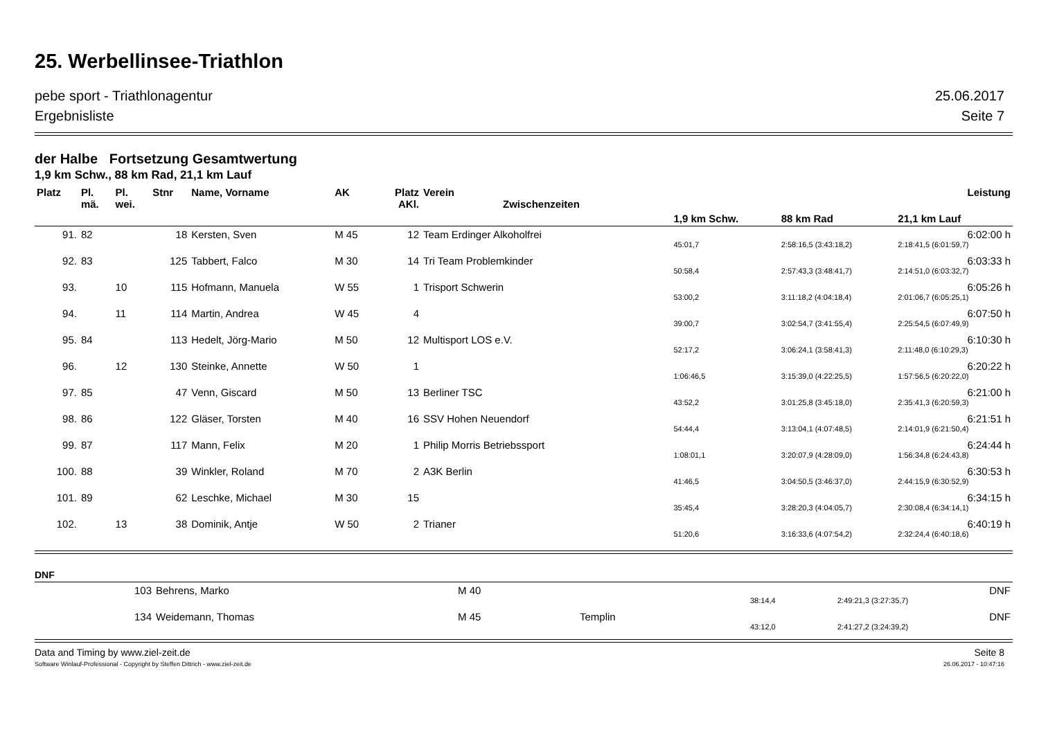25. Werbellinsee-Triathlon
pebe sport - Triathlonagentur 25.06.2017
Ergebnisliste Seite 7
der Halbe Fortsetzung Gesamtwertung
1,9 km Schw., 88 km Rad, 21,1 km Lauf
| Platz | Pl. mä. | Pl. wei. | Stnr | Name, Vorname | AK | Platz AKl. | Verein Zwischenzeiten | | | Leistung |
| --- | --- | --- | --- | --- | --- | --- | --- | --- | --- | --- |
| | | | | | | | | 1,9 km Schw. | 88 km Rad | 21,1 km Lauf |
| 91. | 82 | | 18 | Kersten, Sven | M 45 | 12 | Team Erdinger Alkoholfrei | | | 6:02:00 h |
| | | | | | | | | 45:01,7 | 2:58:16,5 (3:43:18,2) | 2:18:41,5 (6:01:59,7) |
| 92. | 83 | | 125 | Tabbert, Falco | M 30 | 14 | Tri Team Problemkinder | | | 6:03:33 h |
| | | | | | | | | 50:58,4 | 2:57:43,3 (3:48:41,7) | 2:14:51,0 (6:03:32,7) |
| 93. | | 10 | 115 | Hofmann, Manuela | W 55 | 1 | Trisport Schwerin | | | 6:05:26 h |
| | | | | | | | | 53:00,2 | 3:11:18,2 (4:04:18,4) | 2:01:06,7 (6:05:25,1) |
| 94. | | 11 | 114 | Martin, Andrea | W 45 | 4 | | | | 6:07:50 h |
| | | | | | | | | 39:00,7 | 3:02:54,7 (3:41:55,4) | 2:25:54,5 (6:07:49,9) |
| 95. | 84 | | 113 | Hedelt, Jörg-Mario | M 50 | 12 | Multisport LOS e.V. | | | 6:10:30 h |
| | | | | | | | | 52:17,2 | 3:06:24,1 (3:58:41,3) | 2:11:48,0 (6:10:29,3) |
| 96. | | 12 | 130 | Steinke, Annette | W 50 | 1 | | | | 6:20:22 h |
| | | | | | | | | 1:06:46,5 | 3:15:39,0 (4:22:25,5) | 1:57:56,5 (6:20:22,0) |
| 97. | 85 | | 47 | Venn, Giscard | M 50 | 13 | Berliner TSC | | | 6:21:00 h |
| | | | | | | | | 43:52,2 | 3:01:25,8 (3:45:18,0) | 2:35:41,3 (6:20:59,3) |
| 98. | 86 | | 122 | Gläser, Torsten | M 40 | 16 | SSV Hohen Neuendorf | | | 6:21:51 h |
| | | | | | | | | 54:44,4 | 3:13:04,1 (4:07:48,5) | 2:14:01,9 (6:21:50,4) |
| 99. | 87 | | 117 | Mann, Felix | M 20 | 1 | Philip Morris Betriebssport | | | 6:24:44 h |
| | | | | | | | | 1:08:01,1 | 3:20:07,9 (4:28:09,0) | 1:56:34,8 (6:24:43,8) |
| 100. | 88 | | 39 | Winkler, Roland | M 70 | 2 | A3K Berlin | | | 6:30:53 h |
| | | | | | | | | 41:46,5 | 3:04:50,5 (3:46:37,0) | 2:44:15,9 (6:30:52,9) |
| 101. | 89 | | 62 | Leschke, Michael | M 30 | 15 | | | | 6:34:15 h |
| | | | | | | | | 35:45,4 | 3:28:20,3 (4:04:05,7) | 2:30:08,4 (6:34:14,1) |
| 102. | | 13 | 38 | Dominik, Antje | W 50 | 2 | Trianer | | | 6:40:19 h |
| | | | | | | | | 51:20,6 | 3:16:33,6 (4:07:54,2) | 2:32:24,4 (6:40:18,6) |
DNF
| | 103 | Behrens, Marko | M 40 | | | | DNF |
| | | | | | 38:14,4 | 2:49:21,3 (3:27:35,7) | |
| | 134 | Weidemann, Thomas | M 45 | Templin | | | DNF |
| | | | | | 43:12,0 | 2:41:27,2 (3:24:39,2) | |
Data and Timing by www.ziel-zeit.de Seite 8
Software Winlauf-Professional - Copyright by Steffen Dittrich - www.ziel-zeit.de 26.06.2017 - 10:47:16